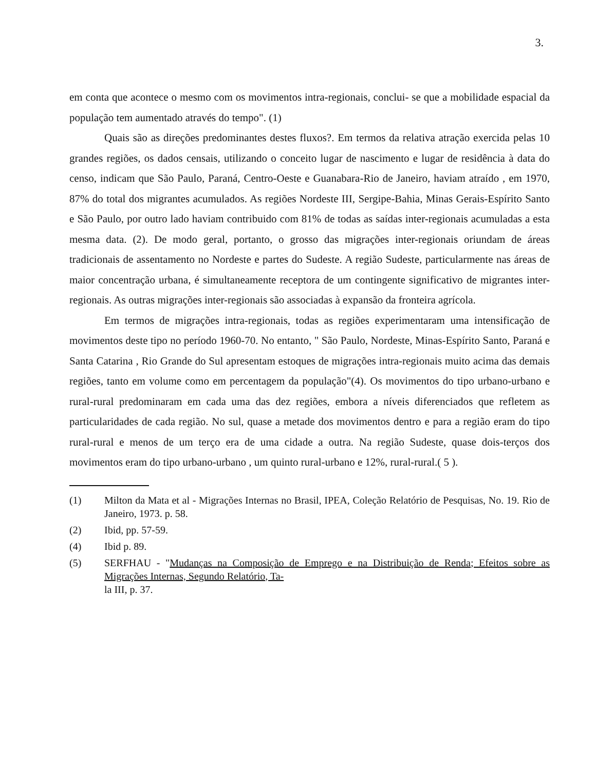3.
em conta que acontece o mesmo com os movimentos intra-regionais, conclui- se que a mobilidade espacial da população tem aumentado através do tempo". (1)
Quais são as direções predominantes destes fluxos?. Em termos da relativa atração exercida pelas 10 grandes regiões, os dados censais, utilizando o conceito lugar de nascimento e lugar de residência à data do censo, indicam que São Paulo, Paraná, Centro-Oeste e Guanabara-Rio de Janeiro, haviam atraído , em 1970, 87% do total dos migrantes acumulados. As regiões Nordeste III, Sergipe-Bahia, Minas Gerais-Espírito Santo e São Paulo, por outro lado haviam contribuido com 81% de todas as saídas inter-regionais acumuladas a esta mesma data. (2). De modo geral, portanto, o grosso das migrações inter-regionais oriundam de áreas tradicionais de assentamento no Nordeste e partes do Sudeste. A região Sudeste, particularmente nas áreas de maior concentração urbana, é simultaneamente receptora de um contingente significativo de migrantes inter- regionais. As outras migrações inter-regionais são associadas à expansão da fronteira agrícola.
Em termos de migrações intra-regionais, todas as regiões experimentaram uma intensificação de movimentos deste tipo no período 1960-70. No entanto, " São Paulo, Nordeste, Minas-Espírito Santo, Paraná e Santa Catarina , Rio Grande do Sul apresentam estoques de migrações intra-regionais muito acima das demais regiões, tanto em volume como em percentagem da população"(4). Os movimentos do tipo urbano-urbano e rural-rural predominaram em cada uma das dez regiões, embora a níveis diferenciados que refletem as particularidades de cada região. No sul, quase a metade dos movimentos dentro e para a região eram do tipo rural-rural e menos de um terço era de uma cidade a outra. Na região Sudeste, quase dois-terços dos movimentos eram do tipo urbano-urbano , um quinto rural-urbano e 12%, rural-rural.( 5 ).
(1) Milton da Mata et al - Migrações Internas no Brasil, IPEA, Coleção Relatório de Pesquisas, No. 19. Rio de Janeiro, 1973. p. 58.
(2) Ibid, pp. 57-59.
(4) Ibid p. 89.
(5) SERFHAU - "Mudanças na Composição de Emprego e na Distribuição de Renda; Efeitos sobre as Migrações Internas, Segundo Relatório, Ta-
la III, p. 37.